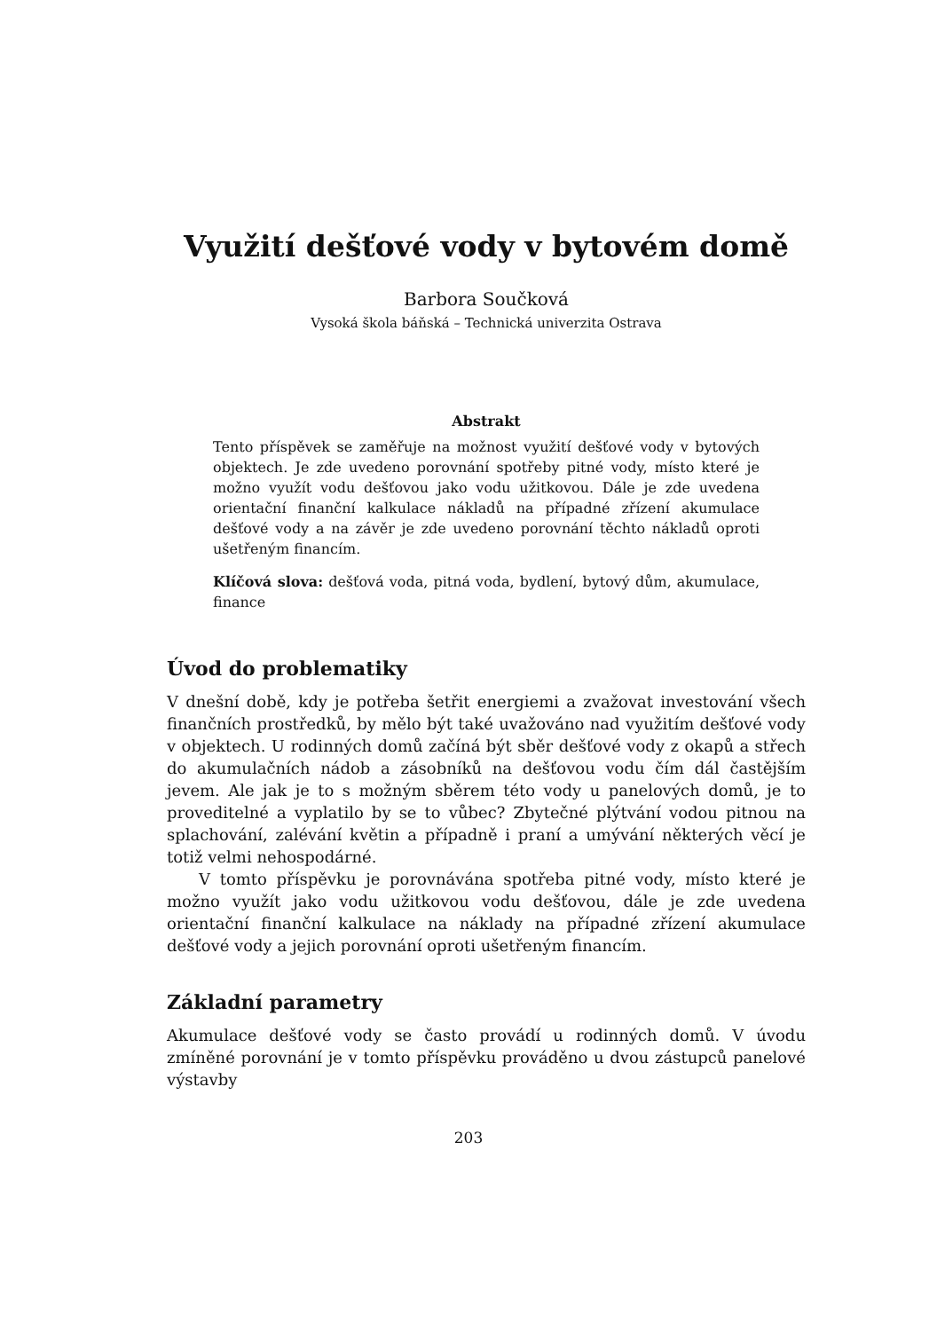Využití dešťové vody v bytovém domě
Barbora Součková
Vysoká škola báňská – Technická univerzita Ostrava
Abstrakt
Tento příspěvek se zaměřuje na možnost využití dešťové vody v bytových objektech. Je zde uvedeno porovnání spotřeby pitné vody, místo které je možno využít vodu dešťovou jako vodu užitkovou. Dále je zde uvedena orientační finanční kalkulace nákladů na případné zřízení akumulace dešťové vody a na závěr je zde uvedeno porovnání těchto nákladů oproti ušetřeným financím.
Klíčová slova: dešťová voda, pitná voda, bydlení, bytový dům, akumulace, finance
Úvod do problematiky
V dnešní době, kdy je potřeba šetřit energiemi a zvažovat investování všech finančních prostředků, by mělo být také uvažováno nad využitím dešťové vody v objektech. U rodinných domů začíná být sběr dešťové vody z okapů a střech do akumulačních nádob a zásobníků na dešťovou vodu čím dál častějším jevem. Ale jak je to s možným sběrem této vody u panelových domů, je to proveditelné a vyplatilo by se to vůbec? Zbytečné plýtvání vodou pitnou na splachování, zalévání květin a případně i praní a umývání některých věcí je totiž velmi nehospodárné.
V tomto příspěvku je porovnávána spotřeba pitné vody, místo které je možno využít jako vodu užitkovou vodu dešťovou, dále je zde uvedena orientační finanční kalkulace na náklady na případné zřízení akumulace dešťové vody a jejich porovnání oproti ušetřeným financím.
Základní parametry
Akumulace dešťové vody se často provádí u rodinných domů. V úvodu zmíněné porovnání je v tomto příspěvku prováděno u dvou zástupců panelové výstavby
203